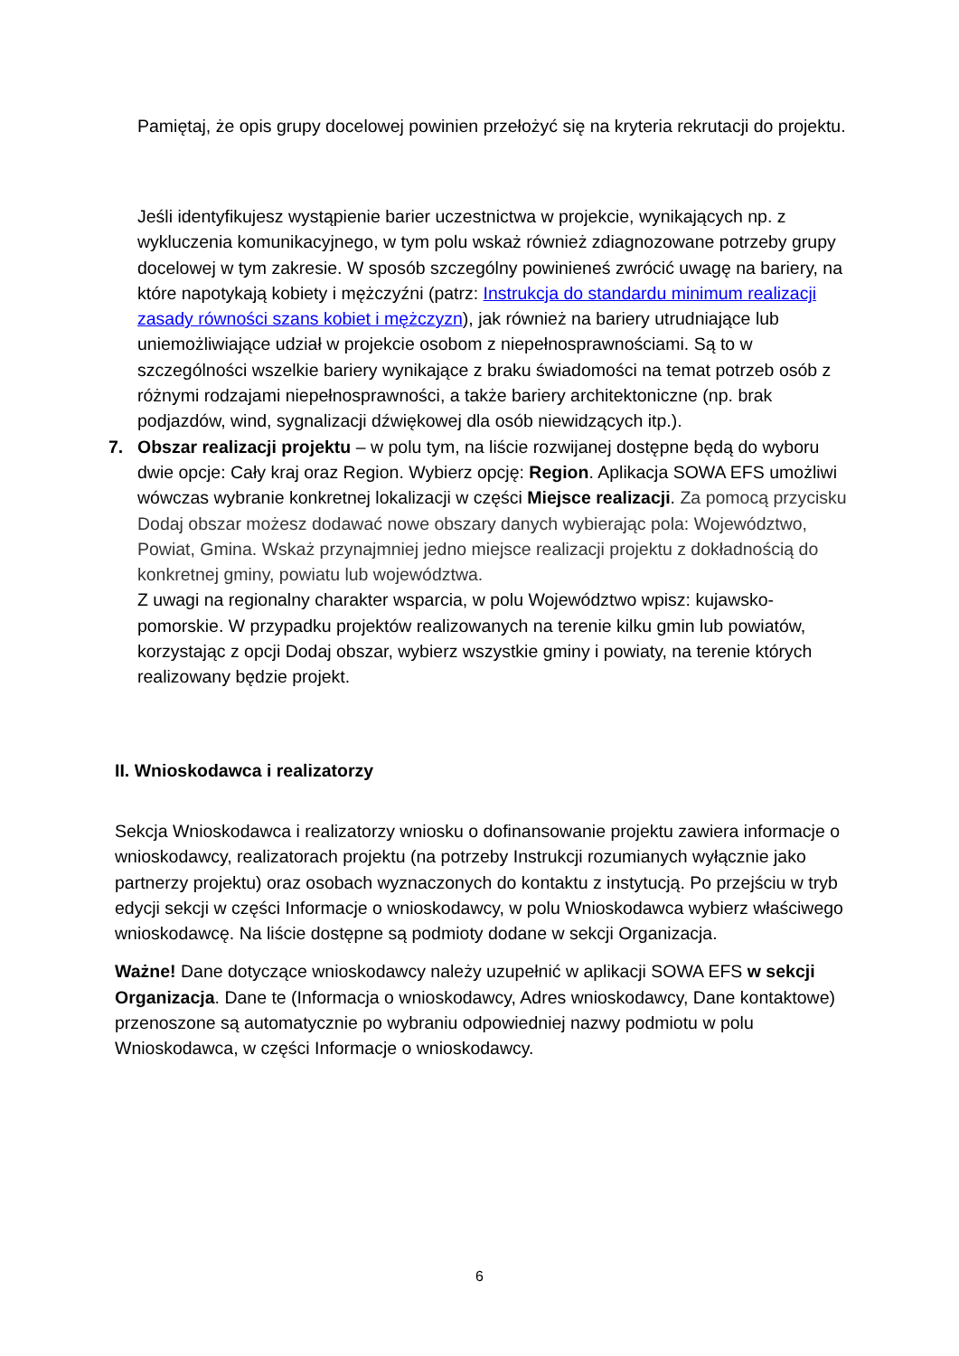Pamiętaj, że opis grupy docelowej powinien przełożyć się na kryteria rekrutacji do projektu.
Jeśli identyfikujesz wystąpienie barier uczestnictwa w projekcie, wynikających np. z wykluczenia komunikacyjnego, w tym polu wskaż również zdiagnozowane potrzeby grupy docelowej w tym zakresie. W sposób szczególny powinieneś zwrócić uwagę na bariery, na które napotykają kobiety i mężczyźni (patrz: Instrukcja do standardu minimum realizacji zasady równości szans kobiet i mężczyzn), jak również na bariery utrudniające lub uniemożliwiające udział w projekcie osobom z niepełnosprawnościami. Są to w szczególności wszelkie bariery wynikające z braku świadomości na temat potrzeb osób z różnymi rodzajami niepełnosprawności, a także bariery architektoniczne (np. brak podjazdów, wind, sygnalizacji dźwiękowej dla osób niewidzących itp.).
7. Obszar realizacji projektu – w polu tym, na liście rozwijanej dostępne będą do wyboru dwie opcje: Cały kraj oraz Region. Wybierz opcję: Region. Aplikacja SOWA EFS umożliwi wówczas wybranie konkretnej lokalizacji w części Miejsce realizacji. Za pomocą przycisku Dodaj obszar możesz dodawać nowe obszary danych wybierając pola: Województwo, Powiat, Gmina. Wskaż przynajmniej jedno miejsce realizacji projektu z dokładnością do konkretnej gminy, powiatu lub województwa.
Z uwagi na regionalny charakter wsparcia, w polu Województwo wpisz: kujawsko-pomorskie. W przypadku projektów realizowanych na terenie kilku gmin lub powiatów, korzystając z opcji Dodaj obszar, wybierz wszystkie gminy i powiaty, na terenie których realizowany będzie projekt.
II. Wnioskodawca i realizatorzy
Sekcja Wnioskodawca i realizatorzy wniosku o dofinansowanie projektu zawiera informacje o wnioskodawcy, realizatorach projektu (na potrzeby Instrukcji rozumianych wyłącznie jako partnerzy projektu) oraz osobach wyznaczonych do kontaktu z instytucją. Po przejściu w tryb edycji sekcji w części Informacje o wnioskodawcy, w polu Wnioskodawca wybierz właściwego wnioskodawcę. Na liście dostępne są podmioty dodane w sekcji Organizacja.
Ważne! Dane dotyczące wnioskodawcy należy uzupełnić w aplikacji SOWA EFS w sekcji Organizacja. Dane te (Informacja o wnioskodawcy, Adres wnioskodawcy, Dane kontaktowe) przenoszone są automatycznie po wybraniu odpowiedniej nazwy podmiotu w polu Wnioskodawca, w części Informacje o wnioskodawcy.
6